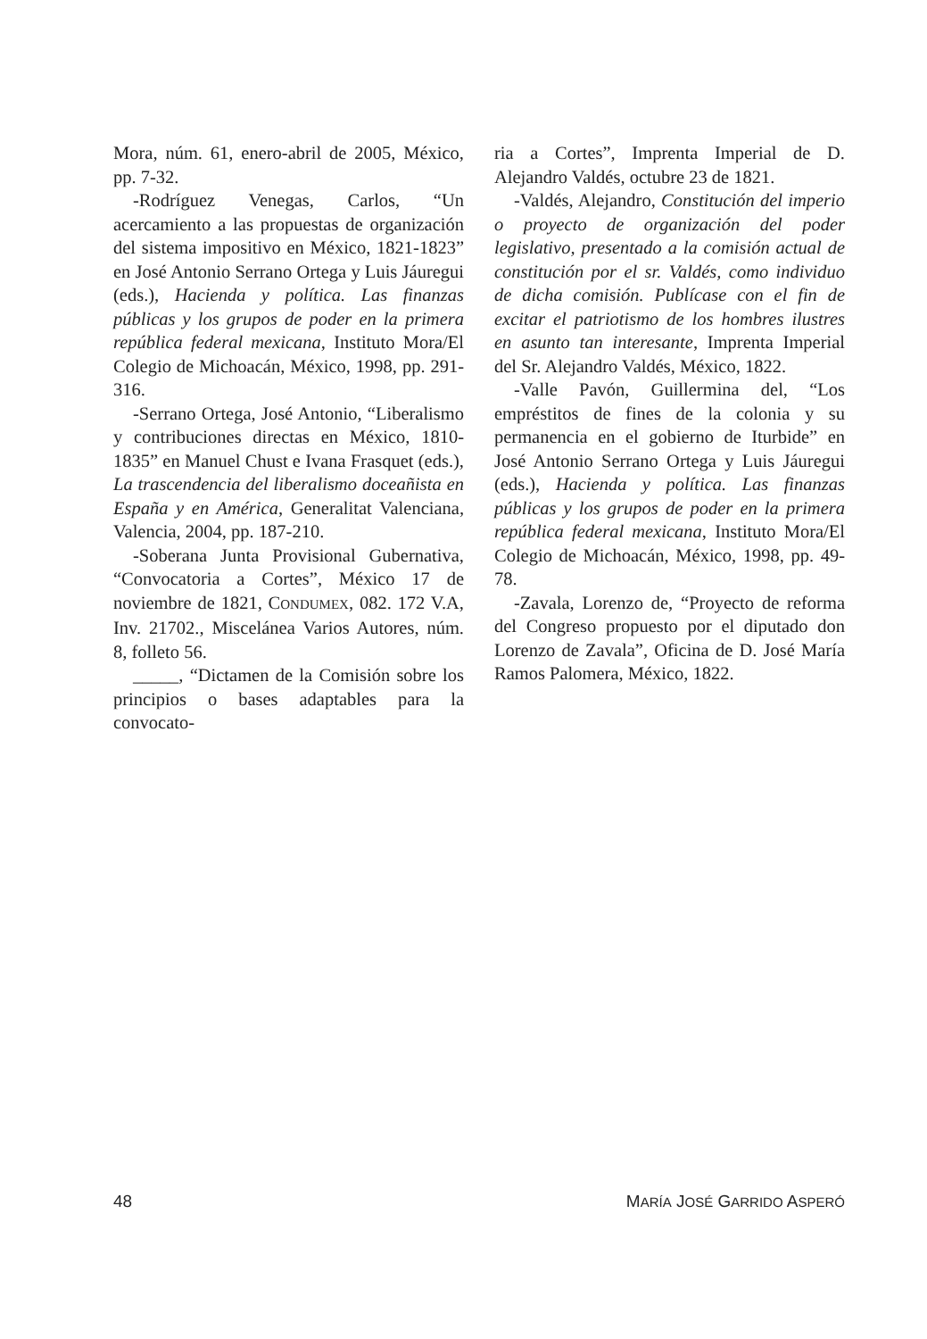Mora, núm. 61, enero-abril de 2005, México, pp. 7-32.
-Rodríguez Venegas, Carlos, “Un acercamiento a las propuestas de organización del sistema impositivo en México, 1821-1823” en José Antonio Serrano Ortega y Luis Jáuregui (eds.), Hacienda y política. Las finanzas públicas y los grupos de poder en la primera república federal mexicana, Instituto Mora/El Colegio de Michoacán, México, 1998, pp. 291-316.
-Serrano Ortega, José Antonio, “Liberalismo y contribuciones directas en México, 1810-1835” en Manuel Chust e Ivana Frasquet (eds.), La trascendencia del liberalismo doceañista en España y en América, Generalitat Valenciana, Valencia, 2004, pp. 187-210.
-Soberana Junta Provisional Gubernativa, “Convocatoria a Cortes”, México 17 de noviembre de 1821, CONDUMEX, 082. 172 V.A, Inv. 21702., Miscelánea Varios Autores, núm. 8, folleto 56.
_____, “Dictamen de la Comisión sobre los principios o bases adaptables para la convocato-
ria a Cortes”, Imprenta Imperial de D. Alejandro Valdés, octubre 23 de 1821.
-Valdés, Alejandro, Constitución del imperio o proyecto de organización del poder legislativo, presentado a la comisión actual de constitución por el sr. Valdés, como individuo de dicha comisión. Publícase con el fin de excitar el patriotismo de los hombres ilustres en asunto tan interesante, Imprenta Imperial del Sr. Alejandro Valdés, México, 1822.
-Valle Pavón, Guillermina del, “Los empréstitos de fines de la colonia y su permanencia en el gobierno de Iturbide” en José Antonio Serrano Ortega y Luis Jáuregui (eds.), Hacienda y política. Las finanzas públicas y los grupos de poder en la primera república federal mexicana, Instituto Mora/El Colegio de Michoacán, México, 1998, pp. 49-78.
-Zavala, Lorenzo de, “Proyecto de reforma del Congreso propuesto por el diputado don Lorenzo de Zavala”, Oficina de D. José María Ramos Palomera, México, 1822.
48 MARÍA JOSÉ GARRIDO ASPERÓ